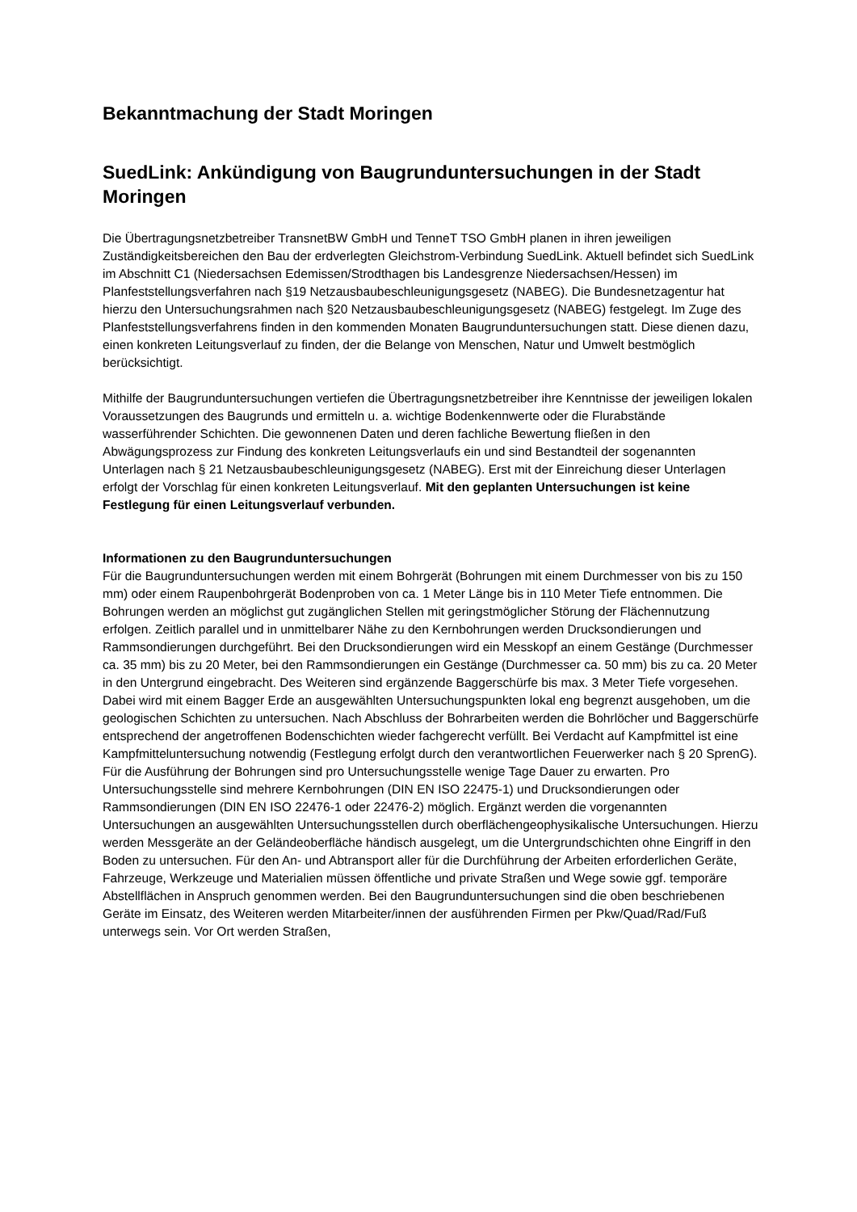Bekanntmachung der Stadt Moringen
SuedLink: Ankündigung von Baugrunduntersuchungen in der Stadt Moringen
Die Übertragungsnetzbetreiber TransnetBW GmbH und TenneT TSO GmbH planen in ihren jeweiligen Zuständigkeitsbereichen den Bau der erdverlegten Gleichstrom-Verbindung SuedLink. Aktuell befindet sich SuedLink im Abschnitt C1 (Niedersachsen Edemissen/Strodthagen bis Landesgrenze Niedersachsen/Hessen) im Planfeststellungsverfahren nach §19 Netzausbaubeschleunigungsgesetz (NABEG). Die Bundesnetzagentur hat hierzu den Untersuchungsrahmen nach §20 Netzausbaubeschleunigungsgesetz (NABEG) festgelegt. Im Zuge des Planfeststellungsverfahrens finden in den kommenden Monaten Baugrunduntersuchungen statt. Diese dienen dazu, einen konkreten Leitungsverlauf zu finden, der die Belange von Menschen, Natur und Umwelt bestmöglich berücksichtigt.
Mithilfe der Baugrunduntersuchungen vertiefen die Übertragungsnetzbetreiber ihre Kenntnisse der jeweiligen lokalen Voraussetzungen des Baugrunds und ermitteln u. a. wichtige Bodenkennwerte oder die Flurabstände wasserführender Schichten. Die gewonnenen Daten und deren fachliche Bewertung fließen in den Abwägungsprozess zur Findung des konkreten Leitungsverlaufs ein und sind Bestandteil der sogenannten Unterlagen nach § 21 Netzausbaubeschleunigungsgesetz (NABEG). Erst mit der Einreichung dieser Unterlagen erfolgt der Vorschlag für einen konkreten Leitungsverlauf. Mit den geplanten Untersuchungen ist keine Festlegung für einen Leitungsverlauf verbunden.
Informationen zu den Baugrunduntersuchungen
Für die Baugrunduntersuchungen werden mit einem Bohrgerät (Bohrungen mit einem Durchmesser von bis zu 150 mm) oder einem Raupenbohrgerät Bodenproben von ca. 1 Meter Länge bis in 110 Meter Tiefe entnommen. Die Bohrungen werden an möglichst gut zugänglichen Stellen mit geringstmöglicher Störung der Flächennutzung erfolgen. Zeitlich parallel und in unmittelbarer Nähe zu den Kernbohrungen werden Drucksondierungen und Rammsondierungen durchgeführt. Bei den Drucksondierungen wird ein Messkopf an einem Gestänge (Durchmesser ca. 35 mm) bis zu 20 Meter, bei den Rammsondierungen ein Gestänge (Durchmesser ca. 50 mm) bis zu ca. 20 Meter in den Untergrund eingebracht. Des Weiteren sind ergänzende Baggerschürfe bis max. 3 Meter Tiefe vorgesehen. Dabei wird mit einem Bagger Erde an ausgewählten Untersuchungspunkten lokal eng begrenzt ausgehoben, um die geologischen Schichten zu untersuchen. Nach Abschluss der Bohrarbeiten werden die Bohrlöcher und Baggerschürfe entsprechend der angetroffenen Bodenschichten wieder fachgerecht verfüllt. Bei Verdacht auf Kampfmittel ist eine Kampfmitteluntersuchung notwendig (Festlegung erfolgt durch den verantwortlichen Feuerwerker nach § 20 SprenG). Für die Ausführung der Bohrungen sind pro Untersuchungsstelle wenige Tage Dauer zu erwarten. Pro Untersuchungsstelle sind mehrere Kernbohrungen (DIN EN ISO 22475-1) und Drucksondierungen oder Rammsondierungen (DIN EN ISO 22476-1 oder 22476-2) möglich. Ergänzt werden die vorgenannten Untersuchungen an ausgewählten Untersuchungsstellen durch oberflächengeophysikalische Untersuchungen. Hierzu werden Messgeräte an der Geländeoberfläche händisch ausgelegt, um die Untergrundschichten ohne Eingriff in den Boden zu untersuchen. Für den An- und Abtransport aller für die Durchführung der Arbeiten erforderlichen Geräte, Fahrzeuge, Werkzeuge und Materialien müssen öffentliche und private Straßen und Wege sowie ggf. temporäre Abstellflächen in Anspruch genommen werden. Bei den Baugrunduntersuchungen sind die oben beschriebenen Geräte im Einsatz, des Weiteren werden Mitarbeiter/innen der ausführenden Firmen per Pkw/Quad/Rad/Fuß unterwegs sein. Vor Ort werden Straßen,